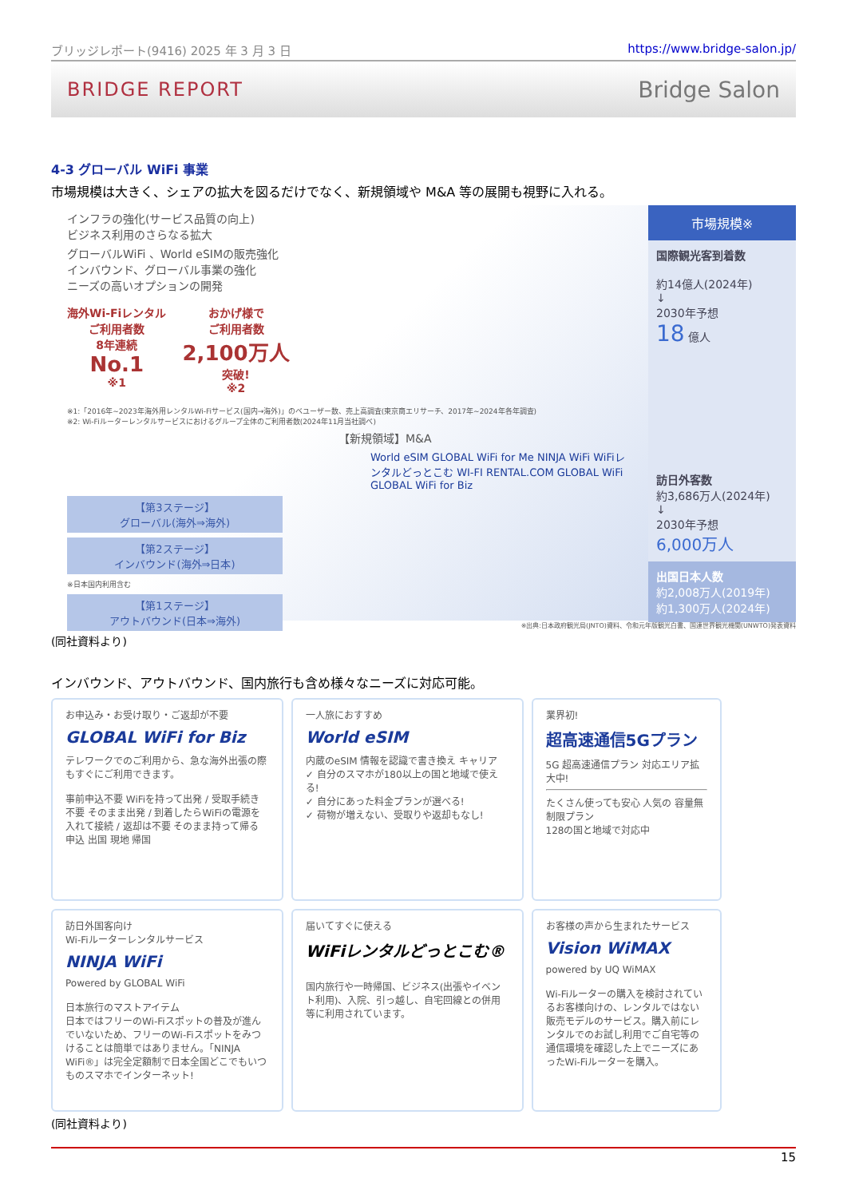ブリッジレポート(9416) 2025 年 3 月 3 日 https://www.bridge-salon.jp/
BRIDGE REPORT Bridge Salon
4-3 グローバル WiFi 事業
市場規模は大きく、シェアの拡大を図るだけでなく、新規領域や M&A 等の展開も視野に入れる。
インフラの強化(サービス品質の向上)
ビジネス利用のさらなる拡大
グローバルWiFi 、World eSIMの販売強化
インバウンド、グローバル事業の強化
ニーズの高いオプションの開発
海外Wi-Fiレンタル
ご利用者数
8年連続
No.1
※1
おかげ様で
ご利用者数
2,100万人
突破!
※2
※1:「2016年~2023年海外用レンタルWi-Fiサービス(国内→海外)」のベユーザー数、売上高調査(東京商エリサーチ、2017年~2024年各年調査)
※2: Wi-Fiルーターレンタルサービスにおけるグループ全体のご利用者数(2024年11月当社調べ)
【新規領域】M&A
World eSIM GLOBAL WiFi for Me NINJA WiFi WiFiレンタルどっとこむ WI-FI RENTAL.COM GLOBAL WiFi GLOBAL WiFi for Biz
【第3ステージ】
グローバル(海外⇒海外)
【第2ステージ】
インバウンド(海外⇒日本)
※日本国内利用含む
【第1ステージ】
アウトバウンド(日本⇒海外)
市場規模※
国際観光客到着数
約14億人(2024年)
↓
2030年予想
18 億人
訪日外客数
約3,686万人(2024年)
↓
2030年予想
6,000万人
出国日本人数
約2,008万人(2019年)
約1,300万人(2024年)
※出典:日本政府観光局(JNTO)資料、令和元年版観光白書、国連世界観光機関(UNWTO)発表資料
(同社資料より)
インバウンド、アウトバウンド、国内旅行も含め様々なニーズに対応可能。
お申込み・お受け取り・ご返却が不要
GLOBAL WiFi for Biz
テレワークでのご利用から、急な海外出張の際もすぐにご利用できます。
事前申込不要 WiFiを持って出発 / 受取手続き不要 そのまま出発 / 到着したらWiFiの電源を入れて接続 / 返却は不要 そのまま持って帰る
申込 出国 現地 帰国
一人旅におすすめ
World eSIM
内蔵のeSIM 情報を認識で書き換え キャリア
✓ 自分のスマホが180以上の国と地域で使える!
✓ 自分にあった料金プランが選べる!
✓ 荷物が増えない、受取りや返却もなし!
業界初!
超高速通信5Gプラン
5G 超高速通信プラン 対応エリア拡大中!
たくさん使っても安心 人気の 容量無制限プラン
128の国と地域で対応中
訪日外国客向け
Wi-Fiルーターレンタルサービス
NINJA WiFi
Powered by GLOBAL WiFi
日本旅行のマストアイテム
日本ではフリーのWi-Fiスポットの普及が進んでいないため、フリーのWi-Fiスポットをみつけることは簡単ではありません。「NINJA WiFi®」は完全定額制で日本全国どこでもいつものスマホでインターネット!
届いてすぐに使える
WiFiレンタルどっとこむ®
国内旅行や一時帰国、ビジネス(出張やイベント利用)、入院、引っ越し、自宅回線との併用等に利用されています。
お客様の声から生まれたサービス
Vision WiMAX
powered by UQ WiMAX
Wi-Fiルーターの購入を検討されているお客様向けの、レンタルではない販売モデルのサービス。購入前にレンタルでのお試し利用でご自宅等の通信環境を確認した上でニーズにあったWi-Fiルーターを購入。
(同社資料より)
15